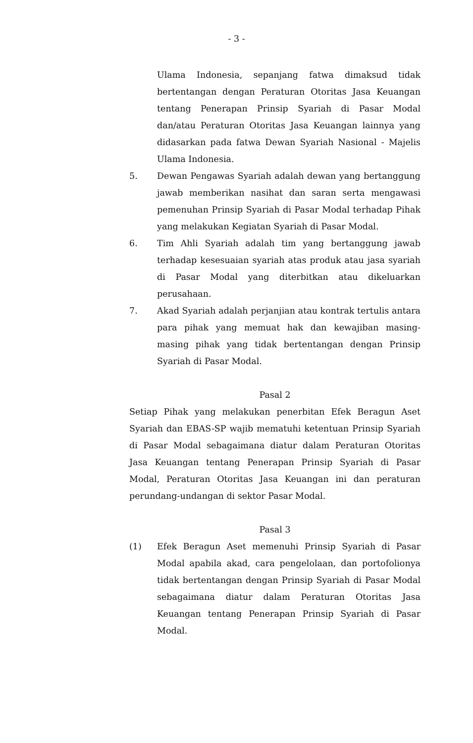- 3 -
Ulama Indonesia, sepanjang fatwa dimaksud tidak bertentangan dengan Peraturan Otoritas Jasa Keuangan tentang Penerapan Prinsip Syariah di Pasar Modal dan/atau Peraturan Otoritas Jasa Keuangan lainnya yang didasarkan pada fatwa Dewan Syariah Nasional - Majelis Ulama Indonesia.
5. Dewan Pengawas Syariah adalah dewan yang bertanggung jawab memberikan nasihat dan saran serta mengawasi pemenuhan Prinsip Syariah di Pasar Modal terhadap Pihak yang melakukan Kegiatan Syariah di Pasar Modal.
6. Tim Ahli Syariah adalah tim yang bertanggung jawab terhadap kesesuaian syariah atas produk atau jasa syariah di Pasar Modal yang diterbitkan atau dikeluarkan perusahaan.
7. Akad Syariah adalah perjanjian atau kontrak tertulis antara para pihak yang memuat hak dan kewajiban masing-masing pihak yang tidak bertentangan dengan Prinsip Syariah di Pasar Modal.
Pasal 2
Setiap Pihak yang melakukan penerbitan Efek Beragun Aset Syariah dan EBAS-SP wajib mematuhi ketentuan Prinsip Syariah di Pasar Modal sebagaimana diatur dalam Peraturan Otoritas Jasa Keuangan tentang Penerapan Prinsip Syariah di Pasar Modal, Peraturan Otoritas Jasa Keuangan ini dan peraturan perundang-undangan di sektor Pasar Modal.
Pasal 3
(1) Efek Beragun Aset memenuhi Prinsip Syariah di Pasar Modal apabila akad, cara pengelolaan, dan portofolionya tidak bertentangan dengan Prinsip Syariah di Pasar Modal sebagaimana diatur dalam Peraturan Otoritas Jasa Keuangan tentang Penerapan Prinsip Syariah di Pasar Modal.